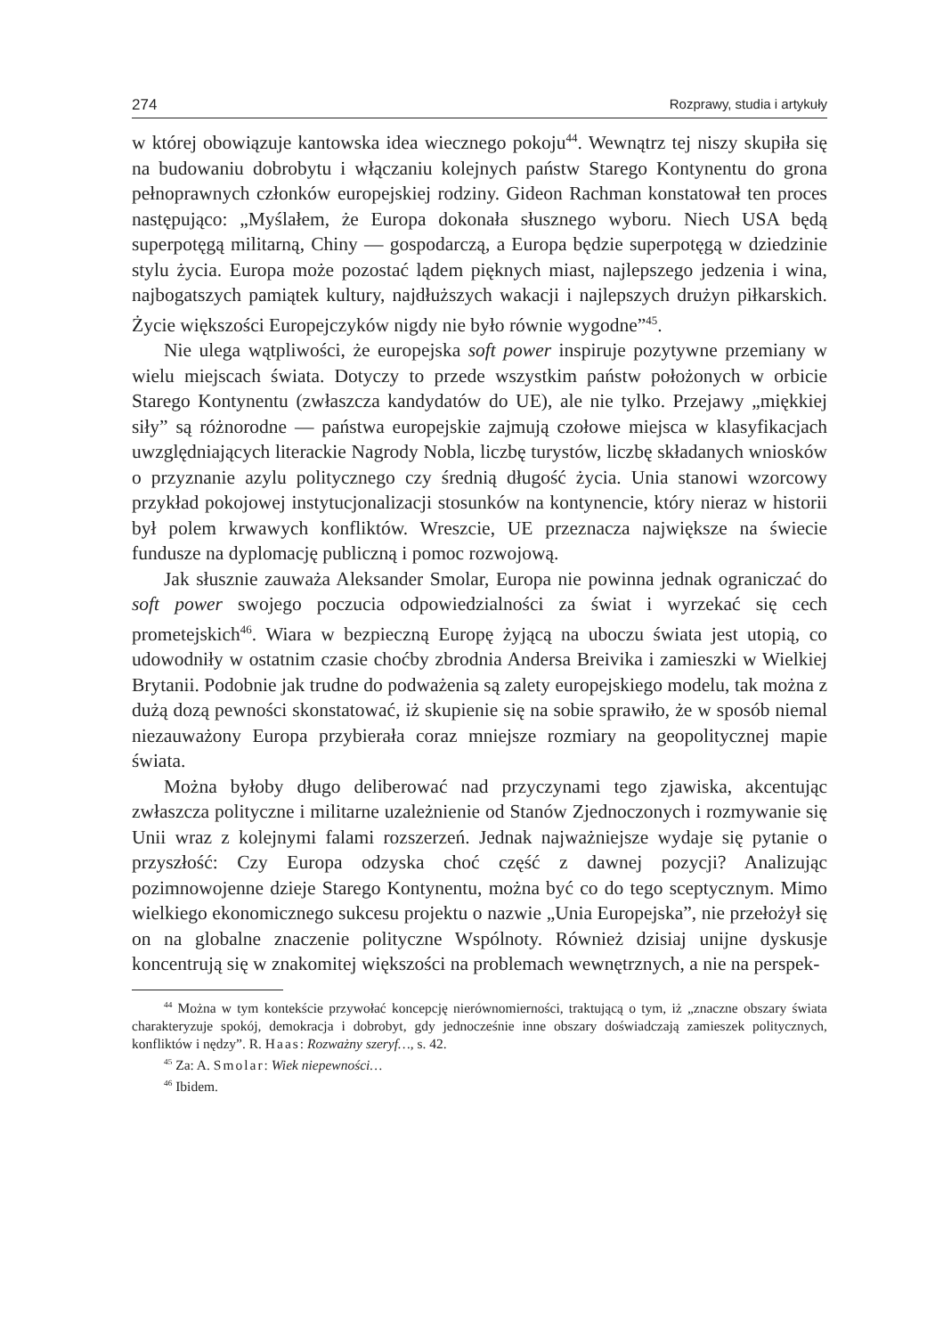274 Rozprawy, studia i artykuły
w której obowiązuje kantowska idea wiecznego pokoju<sup>44</sup>. Wewnątrz tej niszy skupiła się na budowaniu dobrobytu i włączaniu kolejnych państw Starego Kontynentu do grona pełnoprawnych członków europejskiej rodziny. Gideon Rachman konstatował ten proces następująco: „Myślałem, że Europa dokonała słusznego wyboru. Niech USA będą superpotęgą militarną, Chiny — gospodarczą, a Europa będzie superpotęgą w dziedzinie stylu życia. Europa może pozostać lądem pięknych miast, najlepszego jedzenia i wina, najbogatszych pamiątek kultury, najdłuższych wakacji i najlepszych drużyn piłkarskich. Życie większości Europejczyków nigdy nie było równie wygodne”<sup>45</sup>.
Nie ulega wątpliwości, że europejska soft power inspiruje pozytywne przemiany w wielu miejscach świata. Dotyczy to przede wszystkim państw położonych w orbicie Starego Kontynentu (zwłaszcza kandydatów do UE), ale nie tylko. Przejawy „miękkiej siły” są różnorodne — państwa europejskie zajmują czołowe miejsca w klasyfikacjach uwzględniających literackie Nagrody Nobla, liczbę turystów, liczbę składanych wniosków o przyznanie azylu politycznego czy średnią długość życia. Unia stanowi wzorcowy przykład pokojowej instytucjonalizacji stosunków na kontynencie, który nieraz w historii był polem krwawych konfliktów. Wreszcie, UE przeznacza największe na świecie fundusze na dyplomację publiczną i pomoc rozwojową.
Jak słusznie zauważa Aleksander Smolar, Europa nie powinna jednak ograniczać do soft power swojego poczucia odpowiedzialności za świat i wyrzekać się cech prometejskich<sup>46</sup>. Wiara w bezpieczną Europę żyjącą na uboczu świata jest utopią, co udowodniły w ostatnim czasie choćby zbrodnia Andersa Breivika i zamieszki w Wielkiej Brytanii. Podobnie jak trudne do podważenia są zalety europejskiego modelu, tak można z dużą dozą pewności skonstatować, iż skupienie się na sobie sprawiło, że w sposób niemal niezauważony Europa przybierała coraz mniejsze rozmiary na geopolitycznej mapie świata.
Można byłoby długo deliberować nad przyczynami tego zjawiska, akcentując zwłaszcza polityczne i militarne uzależnienie od Stanów Zjednoczonych i rozmywanie się Unii wraz z kolejnymi falami rozszerzeń. Jednak najważniejsze wydaje się pytanie o przyszłość: Czy Europa odzyska choć część z dawnej pozycji? Analizując pozimnowojenne dzieje Starego Kontynentu, można być co do tego sceptycznym. Mimo wielkiego ekonomicznego sukcesu projektu o nazwie „Unia Europejska”, nie przełożył się on na globalne znaczenie polityczne Wspólnoty. Również dzisiaj unijne dyskusje koncentrują się w znakomitej większości na problemach wewnętrznych, a nie na perspek-
<sup>44</sup> Można w tym kontekście przywołać koncepcję nierównomierności, traktującą o tym, iż „znaczne obszary świata charakteryzuje spokój, demokracja i dobrobyt, gdy jednocześnie inne obszary doświadczają zamieszek politycznych, konfliktów i nędzy”. R. Haas: Rozważny szeryf…, s. 42.
<sup>45</sup> Za: A. Smolar: Wiek niepewności…
<sup>46</sup> Ibidem.